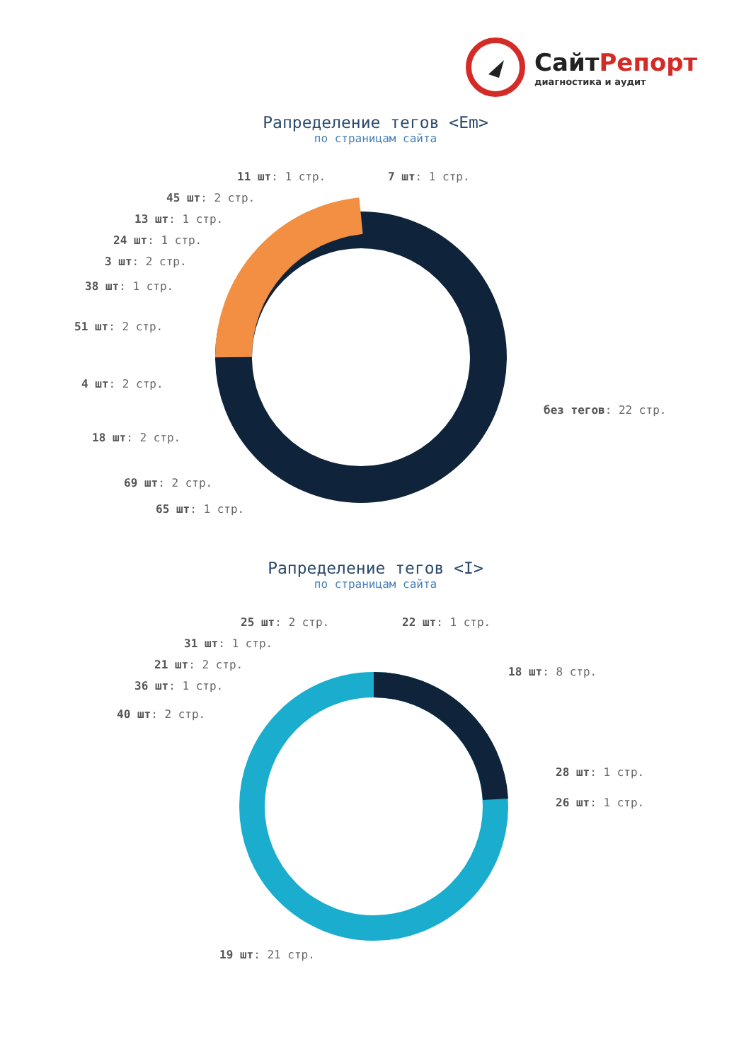СайтРепорт
диагностика и аудит
Рапределение тегов <Em>
по страницам сайта
11 шт: 1 стр. 7 шт: 1 стр.
45 шт: 2 стр.
13 шт: 1 стр.
24 шт: 1 стр.
3 шт: 2 стр.
38 шт: 1 стр.
51 шт: 2 стр.
4 шт: 2 стр.
без тегов: 22 стр.
18 шт: 2 стр.
69 шт: 2 стр.
65 шт: 1 стр.
Рапределение тегов <I>
по страницам сайта
25 шт: 2 стр. 22 шт: 1 стр.
31 шт: 1 стр.
21 шт: 2 стр.
18 шт: 8 стр.
36 шт: 1 стр.
40 шт: 2 стр.
28 шт: 1 стр.
26 шт: 1 стр.
19 шт: 21 стр.